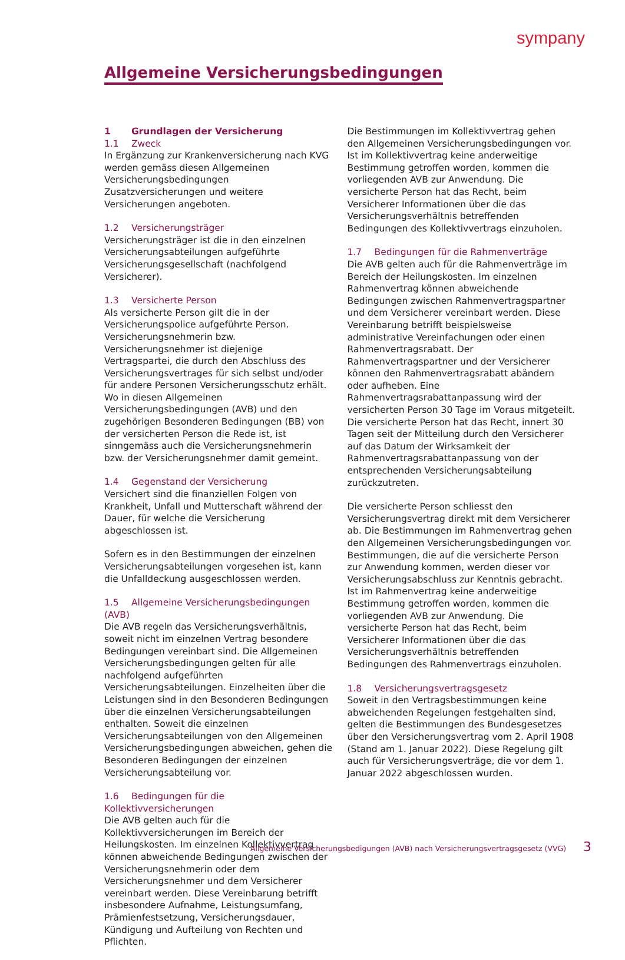sympany
Allgemeine Versicherungsbedingungen
1 Grundlagen der Versicherung
1.1 Zweck
In Ergänzung zur Krankenversicherung nach KVG werden gemäss diesen Allgemeinen Versicherungsbedingungen Zusatzversicherungen und weitere Versicherungen angeboten.
1.2 Versicherungsträger
Versicherungsträger ist die in den einzelnen Versicherungsabteilungen aufgeführte Versicherungsgesellschaft (nachfolgend Versicherer).
1.3 Versicherte Person
Als versicherte Person gilt die in der Versicherungspolice aufgeführte Person. Versicherungsnehmerin bzw. Versicherungsnehmer ist diejenige Vertragspartei, die durch den Abschluss des Versicherungsvertrages für sich selbst und/oder für andere Personen Versicherungsschutz erhält. Wo in diesen Allgemeinen Versicherungsbedingungen (AVB) und den zugehörigen Besonderen Bedingungen (BB) von der versicherten Person die Rede ist, ist sinngemäss auch die Versicherungsnehmerin bzw. der Versicherungsnehmer damit gemeint.
1.4 Gegenstand der Versicherung
Versichert sind die finanziellen Folgen von Krankheit, Unfall und Mutterschaft während der Dauer, für welche die Versicherung abgeschlossen ist.
Sofern es in den Bestimmungen der einzelnen Versicherungsabteilungen vorgesehen ist, kann die Unfalldeckung ausgeschlossen werden.
1.5 Allgemeine Versicherungsbedingungen (AVB)
Die AVB regeln das Versicherungsverhältnis, soweit nicht im einzelnen Vertrag besondere Bedingungen vereinbart sind. Die Allgemeinen Versicherungsbedingungen gelten für alle nachfolgend aufgeführten Versicherungsabteilungen. Einzelheiten über die Leistungen sind in den Besonderen Bedingungen über die einzelnen Versicherungsabteilungen enthalten. Soweit die einzelnen Versicherungsabteilungen von den Allgemeinen Versicherungsbedingungen abweichen, gehen die Besonderen Bedingungen der einzelnen Versicherungsabteilung vor.
1.6 Bedingungen für die Kollektivversicherungen
Die AVB gelten auch für die Kollektivversicherungen im Bereich der Heilungskosten. Im einzelnen Kollektivvertrag können abweichende Bedingungen zwischen der Versicherungsnehmerin oder dem Versicherungsnehmer und dem Versicherer vereinbart werden. Diese Vereinbarung betrifft insbesondere Aufnahme, Leistungsumfang, Prämienfestsetzung, Versicherungsdauer, Kündigung und Aufteilung von Rechten und Pflichten.
Die Bestimmungen im Kollektivvertrag gehen den Allgemeinen Versicherungsbedingungen vor. Ist im Kollektivvertrag keine anderweitige Bestimmung getroffen worden, kommen die vorliegenden AVB zur Anwendung. Die versicherte Person hat das Recht, beim Versicherer Informationen über die das Versicherungsverhältnis betreffenden Bedingungen des Kollektivvertrags einzuholen.
1.7 Bedingungen für die Rahmenverträge
Die AVB gelten auch für die Rahmenverträge im Bereich der Heilungskosten. Im einzelnen Rahmenvertrag können abweichende Bedingungen zwischen Rahmenvertragspartner und dem Versicherer vereinbart werden. Diese Vereinbarung betrifft beispielsweise administrative Vereinfachungen oder einen Rahmenvertragsrabatt. Der Rahmenvertragspartner und der Versicherer können den Rahmenvertragsrabatt abändern oder aufheben. Eine Rahmenvertragsrabattanpassung wird der versicherten Person 30 Tage im Voraus mitgeteilt. Die versicherte Person hat das Recht, innert 30 Tagen seit der Mitteilung durch den Versicherer auf das Datum der Wirksamkeit der Rahmenvertragsrabattanpassung von der entsprechenden Versicherungsabteilung zurückzutreten.
Die versicherte Person schliesst den Versicherungsvertrag direkt mit dem Versicherer ab. Die Bestimmungen im Rahmenvertrag gehen den Allgemeinen Versicherungsbedingungen vor. Bestimmungen, die auf die versicherte Person zur Anwendung kommen, werden dieser vor Versicherungsabschluss zur Kenntnis gebracht. Ist im Rahmenvertrag keine anderweitige Bestimmung getroffen worden, kommen die vorliegenden AVB zur Anwendung. Die versicherte Person hat das Recht, beim Versicherer Informationen über die das Versicherungsverhältnis betreffenden Bedingungen des Rahmenvertrags einzuholen.
1.8 Versicherungsvertragsgesetz
Soweit in den Vertragsbestimmungen keine abweichenden Regelungen festgehalten sind, gelten die Bestimmungen des Bundesgesetzes über den Versicherungsvertrag vom 2. April 1908 (Stand am 1. Januar 2022). Diese Regelung gilt auch für Versicherungsverträge, die vor dem 1. Januar 2022 abgeschlossen wurden.
Allgemeine Versicherungsbedigungen (AVB) nach Versicherungsvertragsgesetz (VVG)
3